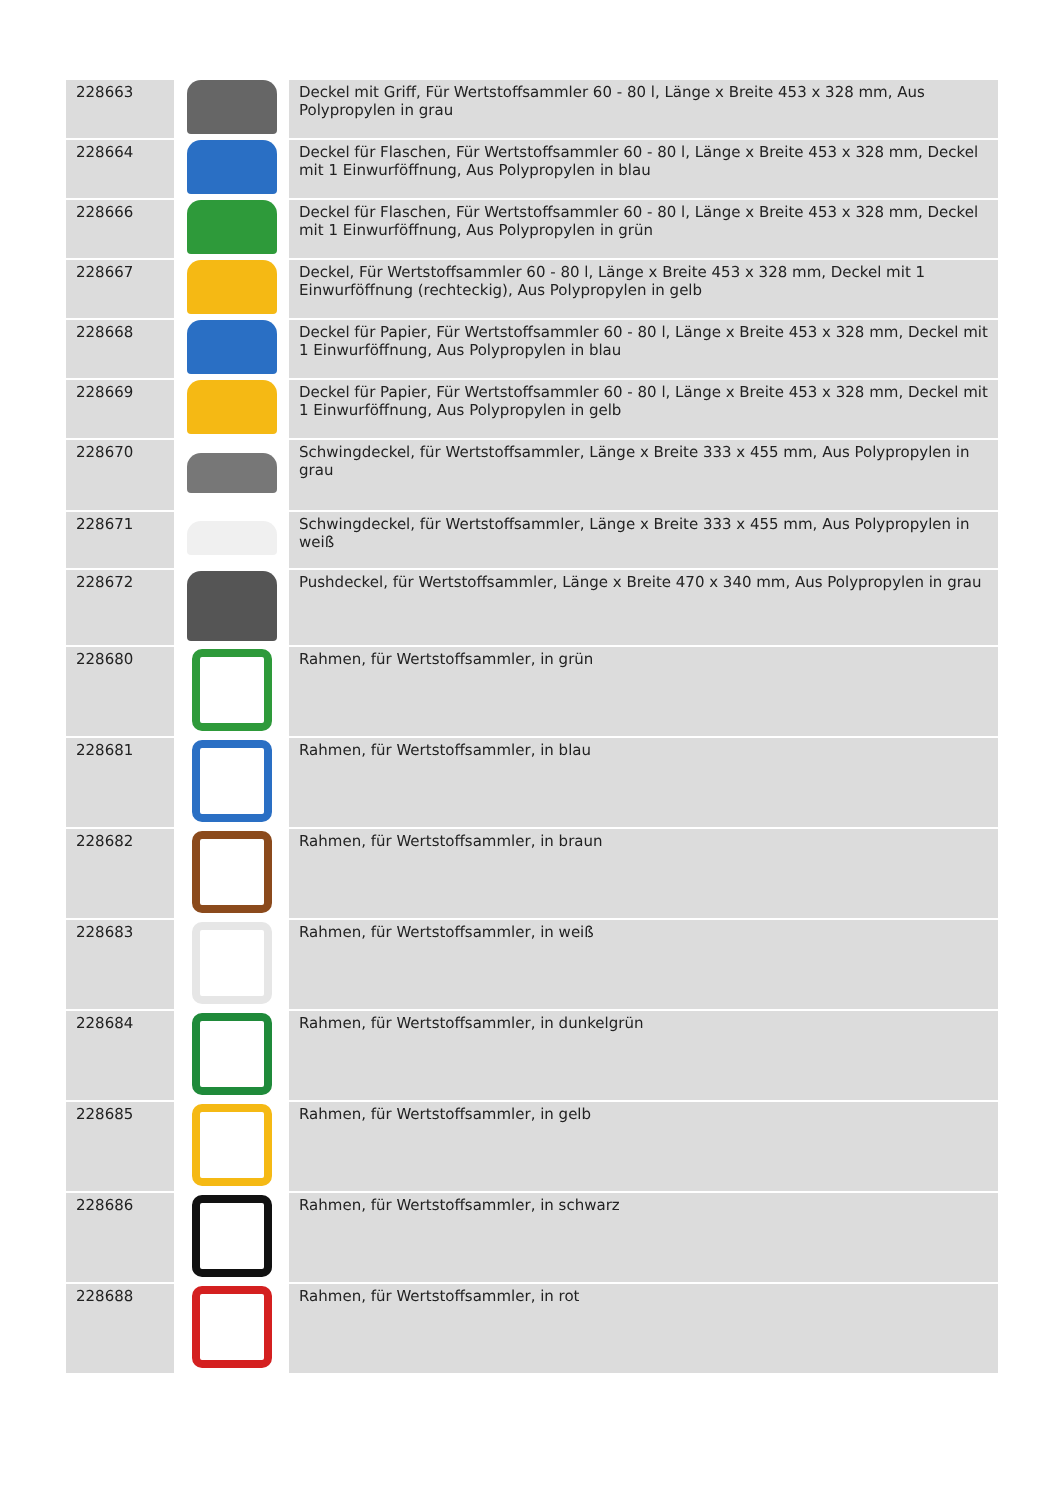| 228663 | | Deckel mit Griff, Für Wertstoffsammler 60 - 80 l, Länge x Breite 453 x 328 mm, Aus Polypropylen in grau |
| 228664 | | Deckel für Flaschen, Für Wertstoffsammler 60 - 80 l, Länge x Breite 453 x 328 mm, Deckel mit 1 Einwurföffnung, Aus Polypropylen in blau |
| 228666 | | Deckel für Flaschen, Für Wertstoffsammler 60 - 80 l, Länge x Breite 453 x 328 mm, Deckel mit 1 Einwurföffnung, Aus Polypropylen in grün |
| 228667 | | Deckel, Für Wertstoffsammler 60 - 80 l, Länge x Breite 453 x 328 mm, Deckel mit 1 Einwurföffnung (rechteckig), Aus Polypropylen in gelb |
| 228668 | | Deckel für Papier, Für Wertstoffsammler 60 - 80 l, Länge x Breite 453 x 328 mm, Deckel mit 1 Einwurföffnung, Aus Polypropylen in blau |
| 228669 | | Deckel für Papier, Für Wertstoffsammler 60 - 80 l, Länge x Breite 453 x 328 mm, Deckel mit 1 Einwurföffnung, Aus Polypropylen in gelb |
| 228670 | | Schwingdeckel, für Wertstoffsammler, Länge x Breite 333 x 455 mm, Aus Polypropylen in grau |
| 228671 | | Schwingdeckel, für Wertstoffsammler, Länge x Breite 333 x 455 mm, Aus Polypropylen in weiß |
| 228672 | | Pushdeckel, für Wertstoffsammler, Länge x Breite 470 x 340 mm, Aus Polypropylen in grau |
| 228680 | | Rahmen, für Wertstoffsammler, in grün |
| 228681 | | Rahmen, für Wertstoffsammler, in blau |
| 228682 | | Rahmen, für Wertstoffsammler, in braun |
| 228683 | | Rahmen, für Wertstoffsammler, in weiß |
| 228684 | | Rahmen, für Wertstoffsammler, in dunkelgrün |
| 228685 | | Rahmen, für Wertstoffsammler, in gelb |
| 228686 | | Rahmen, für Wertstoffsammler, in schwarz |
| 228688 | | Rahmen, für Wertstoffsammler, in rot |